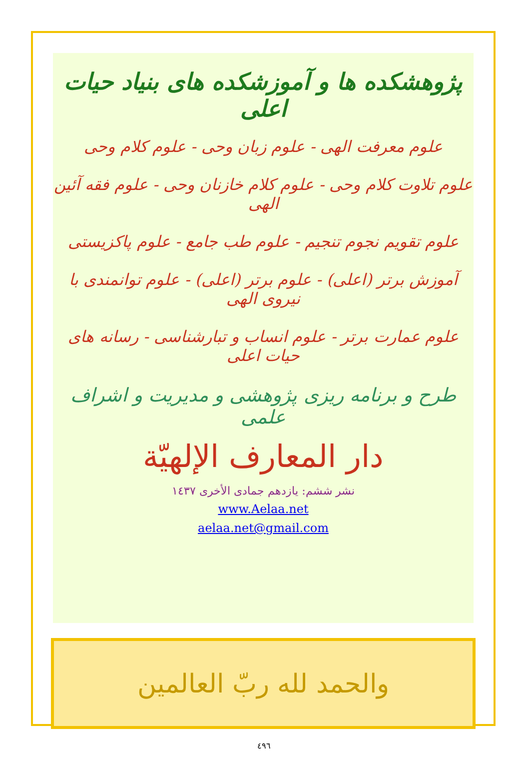پژوهشکده ها و آموزشکده های بنیاد حیات اعلی
علوم معرفت الهی - علوم زبان وحی - علوم کلام وحی
علوم تلاوت کلام وحی - علوم کلام خازنان وحی - علوم فقه آئین الهی
علوم تقویم نجوم تنجیم - علوم طب جامع - علوم پاکزیستی
آموزش برتر (اعلی) - علوم برتر (اعلی) - علوم توانمندی با نیروی الهی
علوم عمارت برتر - علوم انساب و تبارشناسی - رسانه های حیات اعلی
طرح و برنامه ریزی پژوهشی و مدیریت و اشراف علمی
دار المعارف الإلهيّة
نشر ششم: یازدهم جمادی الأخری ١٤٣٧
www.Aelaa.net
aelaa.net@gmail.com
والحمد لله ربّ العالمين
٤٩٦